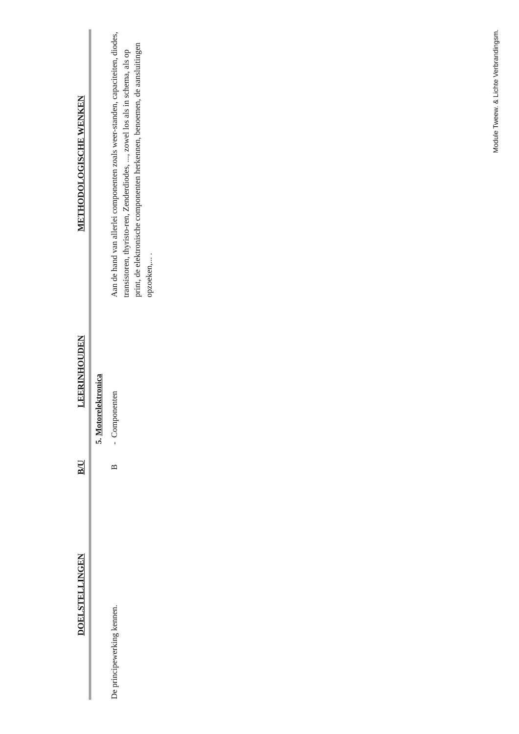| DOELSTELLINGEN | B/U | LEERINHOUDEN | METHODOLOGISCHE WENKEN |
| --- | --- | --- | --- |
| | | 5. Motorelektronica | |
| De principewerking kennen. | B | - Componenten | Aan de hand van allerlei componenten zoals weer-standen, capaciteiten, diodes, transistoren, thyristo-ren, Zenderdiodes, ..., zowel los als in schema, als op print, de elektronische componenten herkennen, benoemen, de aansluitingen opzoeken,... . |
Module Tweew. & Lichte Verbrandingsm.